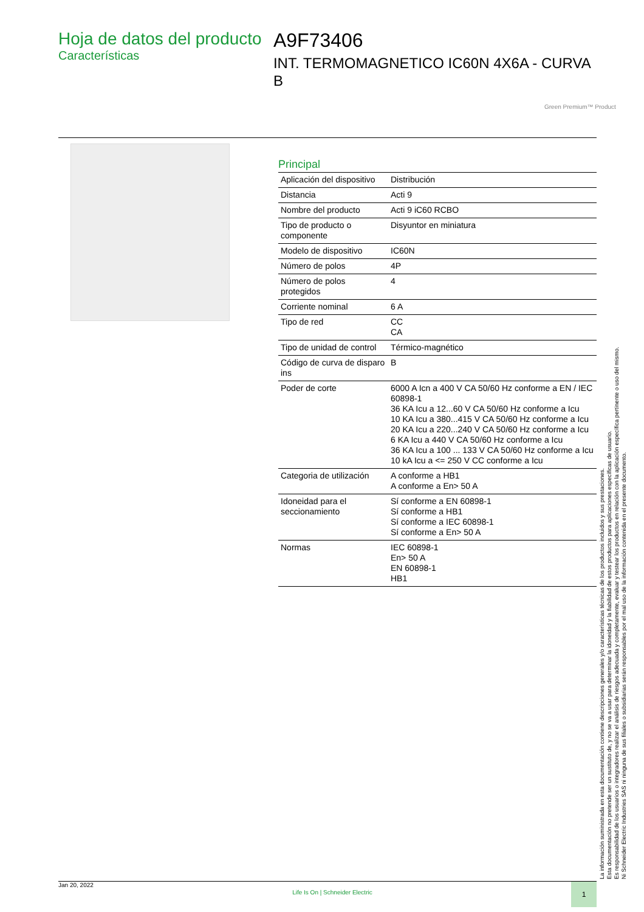Hoja de datos del producto
Características
A9F73406
INT. TERMOMAGNETICO IC60N 4X6A - CURVA B
Green Premium™ Product
Principal
| Aplicación del dispositivo | Distribución |
| Distancia | Acti 9 |
| Nombre del producto | Acti 9 iC60 RCBO |
| Tipo de producto o componente | Disyuntor en miniatura |
| Modelo de dispositivo | IC60N |
| Número de polos | 4P |
| Número de polos protegidos | 4 |
| Corriente nominal | 6 A |
| Tipo de red | CC CA |
| Tipo de unidad de control | Térmico-magnético |
| Código de curva de disparo ins | B |
| Poder de corte | 6000 A Icn a 400 V CA 50/60 Hz conforme a EN / IEC 60898-1 36 KA Icu a 12...60 V CA 50/60 Hz conforme a Icu 10 KA Icu a 380...415 V CA 50/60 Hz conforme a Icu 20 KA Icu a 220...240 V CA 50/60 Hz conforme a Icu 6 KA Icu a 440 V CA 50/60 Hz conforme a Icu 36 KA Icu a 100 ... 133 V CA 50/60 Hz conforme a Icu 10 kA Icu a <= 250 V CC conforme a Icu |
| Categoria de utilización | A conforme a HB1 A conforme a En> 50 A |
| Idoneidad para el seccionamiento | Sí conforme a EN 60898-1 Sí conforme a HB1 Sí conforme a IEC 60898-1 Sí conforme a En> 50 A |
| Normas | IEC 60898-1 En> 50 A EN 60898-1 HB1 |
La información suministrada en esta documentación contiene descripciones generales y/o características técnicas de los productos incluidos y sus prestaciones.
Esta documentación no pretende ser un sustituto de, y no se va a usar para determinar la idoneidad y la fiabilidad de estos productos para aplicaciones específicas de usuario.
Es responsabilidad de los usuarios o integradores realizar el análisis de riesgos adecuada y completamente, evaluar y testear los productos en relación con la aplicación específica pertinente o uso del mismo.
Ni Schneider Electric Industries SAS ni ninguna de sus filiales o subsidiarias serán responsables por el mal uso de la información contenida en el presente documento.
Jan 20, 2022 Life Is On | Schneider Electric 1